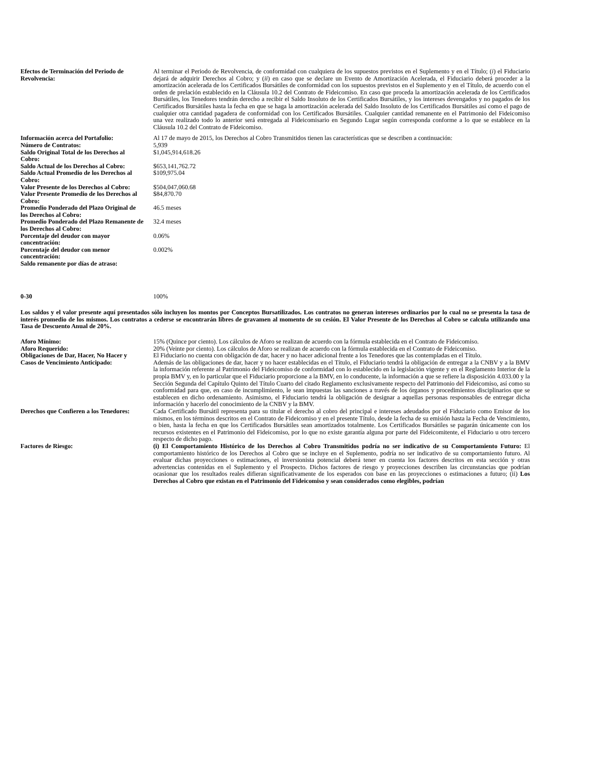| Efectos de Terminación del Periodo de Revolvencia: | Al terminar el Periodo de Revolvencia, de conformidad con cualquiera de los supuestos previstos en el Suplemento y en el Título; ( i ) el Fiduciario dejará de adquirir Derechos al Cobro; y ( ii ) en caso que se declare un Evento de Amortización Acelerada, el Fiduciario deberá proceder a la amortización acelerada de los Certificados Bursátiles de conformidad con los supuestos previstos en el Suplemento y en el Título, de acuerdo con el orden de prelación establecido en la Cláusula 10.2 del Contrato de Fideicomiso. En caso que proceda la amortización acelerada de los Certificados Bursátiles, los Tenedores tendrán derecho a recibir el Saldo Insoluto de los Certificados Bursátiles, y los intereses devengados y no pagados de los Certificados Bursátiles hasta la fecha en que se haga la amortización acelerada del Saldo Insoluto de los Certificados Bursátiles así como el pago de cualquier otra cantidad pagadera de conformidad con los Certificados Bursátiles. Cualquier cantidad remanente en el Patrimonio del Fideicomiso una vez realizado todo lo anterior será entregada al Fideicomisario en Segundo Lugar según corresponda conforme a lo que se establece en la Cláusula 10.2 del Contrato de Fideicomiso. |
| Información acerca del Portafolio: | Al 17 de mayo de 2015, los Derechos al Cobro Transmitidos tienen las características que se describen a continuación: |
| Número de Contratos: | 5,939 |
| Saldo Original Total de los Derechos al Cobro: | $1,045,914,618.26 |
| Saldo Actual de los Derechos al Cobro: | $653,141,762.72 |
| Saldo Actual Promedio de los Derechos al Cobro: | $109,975.04 |
| Valor Presente de los Derechos al Cobro: | $504,047,060.68 |
| Valor Presente Promedio de los Derechos al Cobro: | $84,870.70 |
| Promedio Ponderado del Plazo Original de los Derechos al Cobro: | 46.5 meses |
| Promedio Ponderado del Plazo Remanente de los Derechos al Cobro: | 32.4 meses |
| Porcentaje del deudor con mayor concentración: | 0.06% |
| Porcentaje del deudor con menor concentración: | 0.002% |
| Saldo remanente por días de atraso: | |
| 0-30 | 100% |
Los saldos y el valor presente aquí presentados sólo incluyen los montos por Conceptos Bursatilizados. Los contratos no generan intereses ordinarios por lo cual no se presenta la tasa de interés promedio de los mismos. Los contratos a cederse se encontrarán libres de gravamen al momento de su cesión. El Valor Presente de los Derechos al Cobro se calcula utilizando una Tasa de Descuento Anual de 20%.
| Aforo Mínimo: | 15% (Quince por ciento). Los cálculos de Aforo se realizan de acuerdo con la fórmula establecida en el Contrato de Fideicomiso. |
| Aforo Requerido: | 20% (Veinte por ciento). Los cálculos de Aforo se realizan de acuerdo con la fórmula establecida en el Contrato de Fideicomiso. |
| Obligaciones de Dar, Hacer, No Hacer y Casos de Vencimiento Anticipado: | El Fiduciario no cuenta con obligación de dar, hacer y no hacer adicional frente a los Tenedores que las contempladas en el Título. Además de las obligaciones de dar, hacer y no hacer establecidas en el Título, el Fiduciario tendrá la obligación de entregar a la CNBV y a la BMV la información referente al Patrimonio del Fideicomiso de conformidad con lo establecido en la legislación vigente y en el Reglamento Interior de la propia BMV y, en lo particular que el Fiduciario proporcione a la BMV, en lo conducente, la información a que se refiere la disposición 4.033.00 y la Sección Segunda del Capítulo Quinto del Título Cuarto del citado Reglamento exclusivamente respecto del Patrimonio del Fideicomiso, así como su conformidad para que, en caso de incumplimiento, le sean impuestas las sanciones a través de los órganos y procedimientos disciplinarios que se establecen en dicho ordenamiento. Asimismo, el Fiduciario tendrá la obligación de designar a aquellas personas responsables de entregar dicha información y hacerlo del conocimiento de la CNBV y la BMV. |
| Derechos que Confieren a los Tenedores: | Cada Certificado Bursátil representa para su titular el derecho al cobro del principal e intereses adeudados por el Fiduciario como Emisor de los mismos, en los términos descritos en el Contrato de Fideicomiso y en el presente Título, desde la fecha de su emisión hasta la Fecha de Vencimiento, o bien, hasta la fecha en que los Certificados Bursátiles sean amortizados totalmente. Los Certificados Bursátiles se pagarán únicamente con los recursos existentes en el Patrimonio del Fideicomiso, por lo que no existe garantía alguna por parte del Fideicomitente, el Fiduciario u otro tercero respecto de dicho pago. |
| Factores de Riesgo: | (i) El Comportamiento Histórico de los Derechos al Cobro Transmitidos podría no ser indicativo de su Comportamiento Futuro: El comportamiento histórico de los Derechos al Cobro que se incluye en el Suplemento, podría no ser indicativo de su comportamiento futuro. Al evaluar dichas proyecciones o estimaciones, el inversionista potencial deberá tener en cuenta los factores descritos en esta sección y otras advertencias contenidas en el Suplemento y el Prospecto. Dichos factores de riesgo y proyecciones describen las circunstancias que podrían ocasionar que los resultados reales difieran significativamente de los esperados con base en las proyecciones o estimaciones a futuro; (ii) Los Derechos al Cobro que existan en el Patrimonio del Fideicomiso y sean considerados como elegibles, podrían |